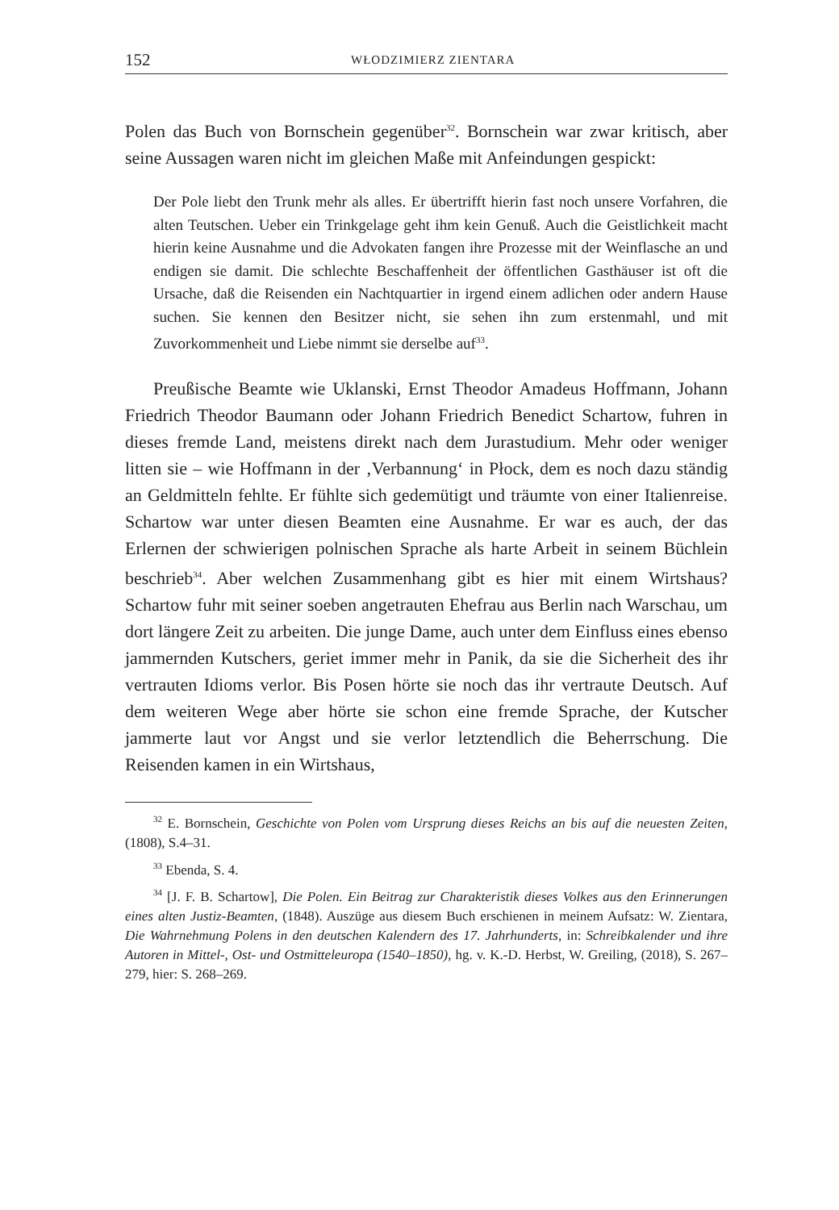152 WŁODZIMIERZ ZIENTARA
Polen das Buch von Bornschein gegenüber<sup>32</sup>. Bornschein war zwar kritisch, aber seine Aussagen waren nicht im gleichen Maße mit Anfeindungen gespickt:
Der Pole liebt den Trunk mehr als alles. Er übertrifft hierin fast noch unsere Vorfahren, die alten Teutschen. Ueber ein Trinkgelage geht ihm kein Genuß. Auch die Geistlichkeit macht hierin keine Ausnahme und die Advokaten fangen ihre Prozesse mit der Weinflasche an und endigen sie damit. Die schlechte Beschaffenheit der öffentlichen Gasthäuser ist oft die Ursache, daß die Reisenden ein Nachtquartier in irgend einem adlichen oder andern Hause suchen. Sie kennen den Besitzer nicht, sie sehen ihn zum erstenmahl, und mit Zuvorkommenheit und Liebe nimmt sie derselbe auf<sup>33</sup>.
Preußische Beamte wie Uklanski, Ernst Theodor Amadeus Hoffmann, Johann Friedrich Theodor Baumann oder Johann Friedrich Benedict Schartow, fuhren in dieses fremde Land, meistens direkt nach dem Jurastudium. Mehr oder weniger litten sie – wie Hoffmann in der ‚Verbannung‘ in Płock, dem es noch dazu ständig an Geldmitteln fehlte. Er fühlte sich gedemütigt und träumte von einer Italienreise. Schartow war unter diesen Beamten eine Ausnahme. Er war es auch, der das Erlernen der schwierigen polnischen Sprache als harte Arbeit in seinem Büchlein beschrieb<sup>34</sup>. Aber welchen Zusammenhang gibt es hier mit einem Wirtshaus? Schartow fuhr mit seiner soeben angetrauten Ehefrau aus Berlin nach Warschau, um dort längere Zeit zu arbeiten. Die junge Dame, auch unter dem Einfluss eines ebenso jammernden Kutschers, geriet immer mehr in Panik, da sie die Sicherheit des ihr vertrauten Idioms verlor. Bis Posen hörte sie noch das ihr vertraute Deutsch. Auf dem weiteren Wege aber hörte sie schon eine fremde Sprache, der Kutscher jammerte laut vor Angst und sie verlor letztendlich die Beherrschung. Die Reisenden kamen in ein Wirtshaus,
<sup>32</sup> E. Bornschein, Geschichte von Polen vom Ursprung dieses Reichs an bis auf die neuesten Zeiten, (1808), S.4–31.
<sup>33</sup> Ebenda, S. 4.
<sup>34</sup> [J. F. B. Schartow], Die Polen. Ein Beitrag zur Charakteristik dieses Volkes aus den Erinnerungen eines alten Justiz-Beamten, (1848). Auszüge aus diesem Buch erschienen in meinem Aufsatz: W. Zientara, Die Wahrnehmung Polens in den deutschen Kalendern des 17. Jahrhunderts, in: Schreibkalender und ihre Autoren in Mittel-, Ost- und Ostmitteleuropa (1540–1850), hg. v. K.-D. Herbst, W. Greiling, (2018), S. 267–279, hier: S. 268–269.